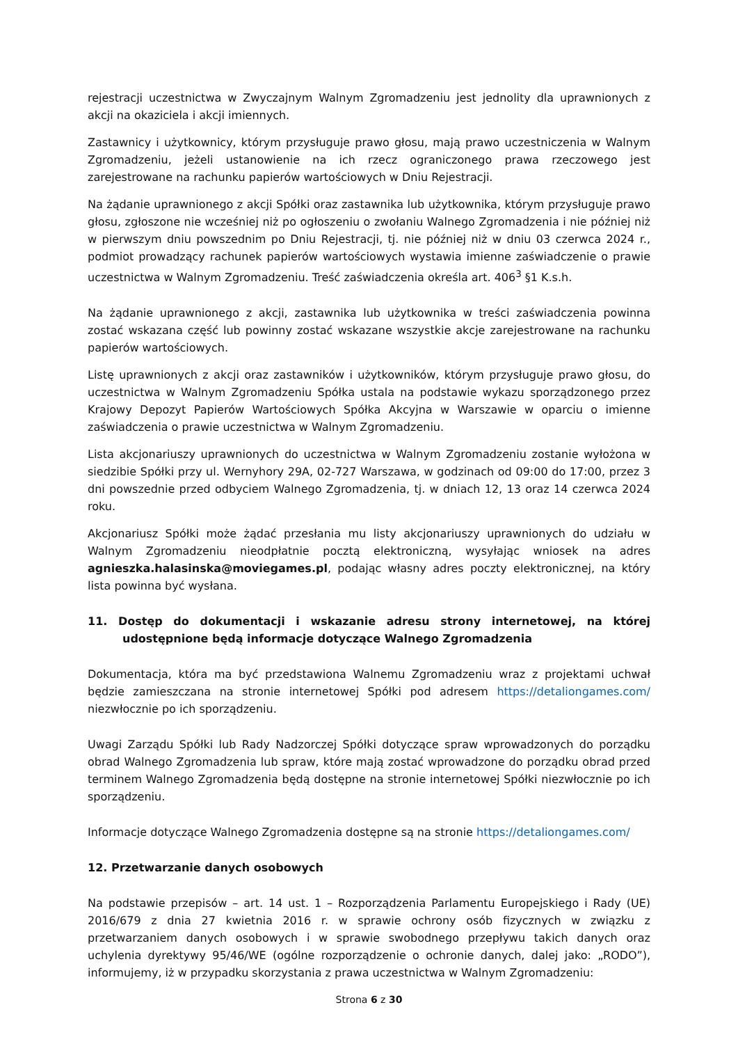rejestracji uczestnictwa w Zwyczajnym Walnym Zgromadzeniu jest jednolity dla uprawnionych z akcji na okaziciela i akcji imiennych.
Zastawnicy i użytkownicy, którym przysługuje prawo głosu, mają prawo uczestniczenia w Walnym Zgromadzeniu, jeżeli ustanowienie na ich rzecz ograniczonego prawa rzeczowego jest zarejestrowane na rachunku papierów wartościowych w Dniu Rejestracji.
Na żądanie uprawnionego z akcji Spółki oraz zastawnika lub użytkownika, którym przysługuje prawo głosu, zgłoszone nie wcześniej niż po ogłoszeniu o zwołaniu Walnego Zgromadzenia i nie później niż w pierwszym dniu powszednim po Dniu Rejestracji, tj. nie później niż w dniu 03 czerwca 2024 r., podmiot prowadzący rachunek papierów wartościowych wystawia imienne zaświadczenie o prawie uczestnictwa w Walnym Zgromadzeniu. Treść zaświadczenia określa art. 406<sup>3</sup> §1 K.s.h.
Na żądanie uprawnionego z akcji, zastawnika lub użytkownika w treści zaświadczenia powinna zostać wskazana część lub powinny zostać wskazane wszystkie akcje zarejestrowane na rachunku papierów wartościowych.
Listę uprawnionych z akcji oraz zastawników i użytkowników, którym przysługuje prawo głosu, do uczestnictwa w Walnym Zgromadzeniu Spółka ustala na podstawie wykazu sporządzonego przez Krajowy Depozyt Papierów Wartościowych Spółka Akcyjna w Warszawie w oparciu o imienne zaświadczenia o prawie uczestnictwa w Walnym Zgromadzeniu.
Lista akcjonariuszy uprawnionych do uczestnictwa w Walnym Zgromadzeniu zostanie wyłożona w siedzibie Spółki przy ul. Wernyhory 29A, 02-727 Warszawa, w godzinach od 09:00 do 17:00, przez 3 dni powszednie przed odbyciem Walnego Zgromadzenia, tj. w dniach 12, 13 oraz 14 czerwca 2024 roku.
Akcjonariusz Spółki może żądać przesłania mu listy akcjonariuszy uprawnionych do udziału w Walnym Zgromadzeniu nieodpłatnie pocztą elektroniczną, wysyłając wniosek na adres agnieszka.halasinska@moviegames.pl, podając własny adres poczty elektronicznej, na który lista powinna być wysłana.
11. Dostęp do dokumentacji i wskazanie adresu strony internetowej, na której udostępnione będą informacje dotyczące Walnego Zgromadzenia
Dokumentacja, która ma być przedstawiona Walnemu Zgromadzeniu wraz z projektami uchwał będzie zamieszczana na stronie internetowej Spółki pod adresem https://detaliongames.com/ niezwłocznie po ich sporządzeniu.
Uwagi Zarządu Spółki lub Rady Nadzorczej Spółki dotyczące spraw wprowadzonych do porządku obrad Walnego Zgromadzenia lub spraw, które mają zostać wprowadzone do porządku obrad przed terminem Walnego Zgromadzenia będą dostępne na stronie internetowej Spółki niezwłocznie po ich sporządzeniu.
Informacje dotyczące Walnego Zgromadzenia dostępne są na stronie https://detaliongames.com/
12. Przetwarzanie danych osobowych
Na podstawie przepisów – art. 14 ust. 1 – Rozporządzenia Parlamentu Europejskiego i Rady (UE) 2016/679 z dnia 27 kwietnia 2016 r. w sprawie ochrony osób fizycznych w związku z przetwarzaniem danych osobowych i w sprawie swobodnego przepływu takich danych oraz uchylenia dyrektywy 95/46/WE (ogólne rozporządzenie o ochronie danych, dalej jako: „RODO”), informujemy, iż w przypadku skorzystania z prawa uczestnictwa w Walnym Zgromadzeniu:
Strona 6 z 30